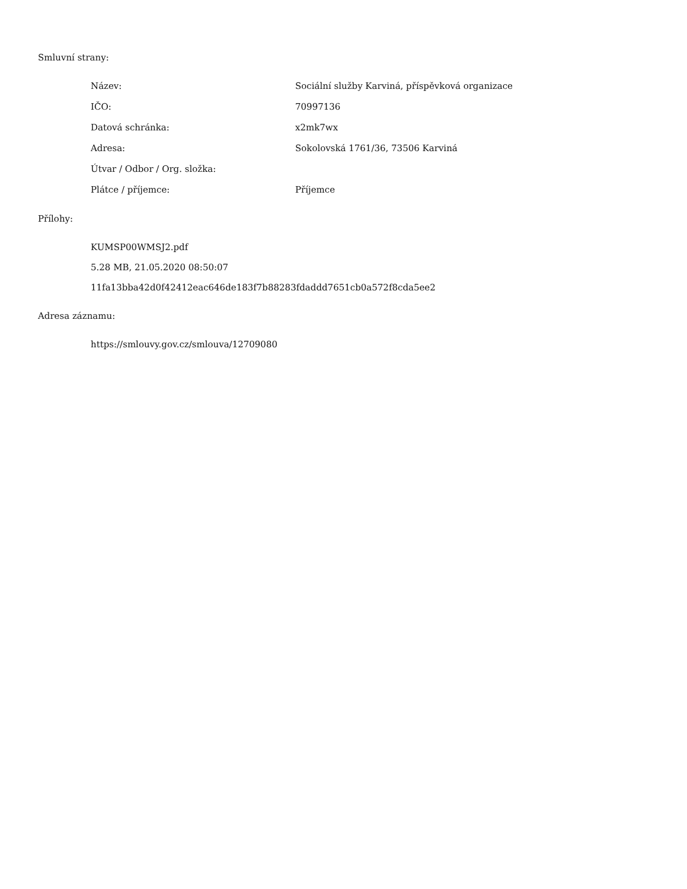Smluvní strany:
| Název: | Sociální služby Karviná, příspěvková organizace |
| IČO: | 70997136 |
| Datová schránka: | x2mk7wx |
| Adresa: | Sokolovská 1761/36, 73506 Karviná |
| Útvar / Odbor / Org. složka: | |
| Plátce / příjemce: | Příjemce |
Přílohy:
KUMSP00WMSJ2.pdf
5.28 MB, 21.05.2020 08:50:07
11fa13bba42d0f42412eac646de183f7b88283fdaddd7651cb0a572f8cda5ee2
Adresa záznamu:
https://smlouvy.gov.cz/smlouva/12709080